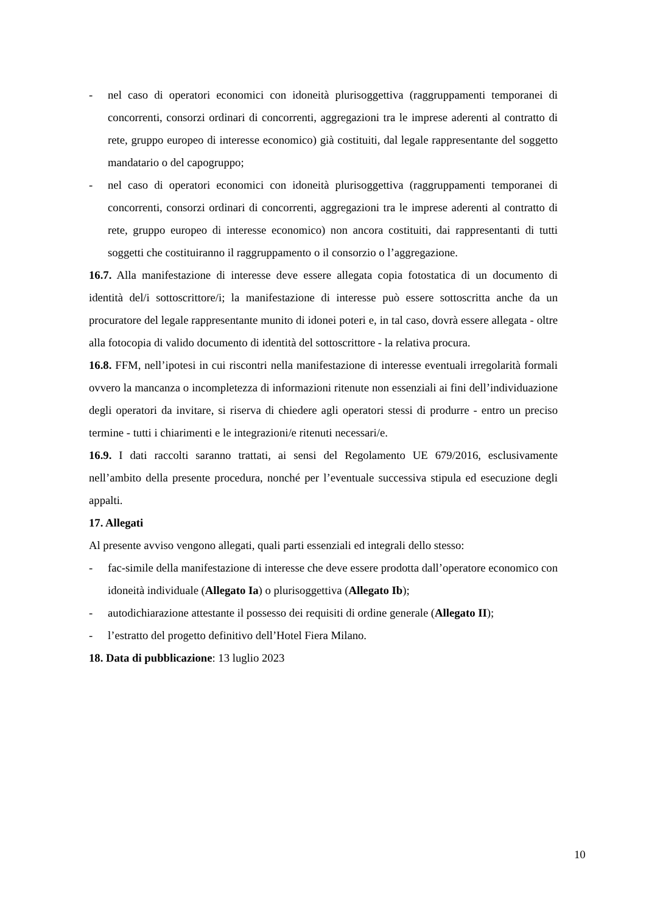- nel caso di operatori economici con idoneità plurisoggettiva (raggruppamenti temporanei di concorrenti, consorzi ordinari di concorrenti, aggregazioni tra le imprese aderenti al contratto di rete, gruppo europeo di interesse economico) già costituiti, dal legale rappresentante del soggetto mandatario o del capogruppo;
- nel caso di operatori economici con idoneità plurisoggettiva (raggruppamenti temporanei di concorrenti, consorzi ordinari di concorrenti, aggregazioni tra le imprese aderenti al contratto di rete, gruppo europeo di interesse economico) non ancora costituiti, dai rappresentanti di tutti soggetti che costituiranno il raggruppamento o il consorzio o l’aggregazione.
16.7. Alla manifestazione di interesse deve essere allegata copia fotostatica di un documento di identità del/i sottoscrittore/i; la manifestazione di interesse può essere sottoscritta anche da un procuratore del legale rappresentante munito di idonei poteri e, in tal caso, dovrà essere allegata - oltre alla fotocopia di valido documento di identità del sottoscrittore - la relativa procura.
16.8. FFM, nell’ipotesi in cui riscontri nella manifestazione di interesse eventuali irregolarità formali ovvero la mancanza o incompletezza di informazioni ritenute non essenziali ai fini dell’individuazione degli operatori da invitare, si riserva di chiedere agli operatori stessi di produrre - entro un preciso termine - tutti i chiarimenti e le integrazioni/e ritenuti necessari/e.
16.9. I dati raccolti saranno trattati, ai sensi del Regolamento UE 679/2016, esclusivamente nell’ambito della presente procedura, nonché per l’eventuale successiva stipula ed esecuzione degli appalti.
17. Allegati
Al presente avviso vengono allegati, quali parti essenziali ed integrali dello stesso:
- fac-simile della manifestazione di interesse che deve essere prodotta dall’operatore economico con idoneità individuale (Allegato Ia) o plurisoggettiva (Allegato Ib);
- autodichiarazione attestante il possesso dei requisiti di ordine generale (Allegato II);
- l’estratto del progetto definitivo dell’Hotel Fiera Milano.
18. Data di pubblicazione: 13 luglio 2023
10